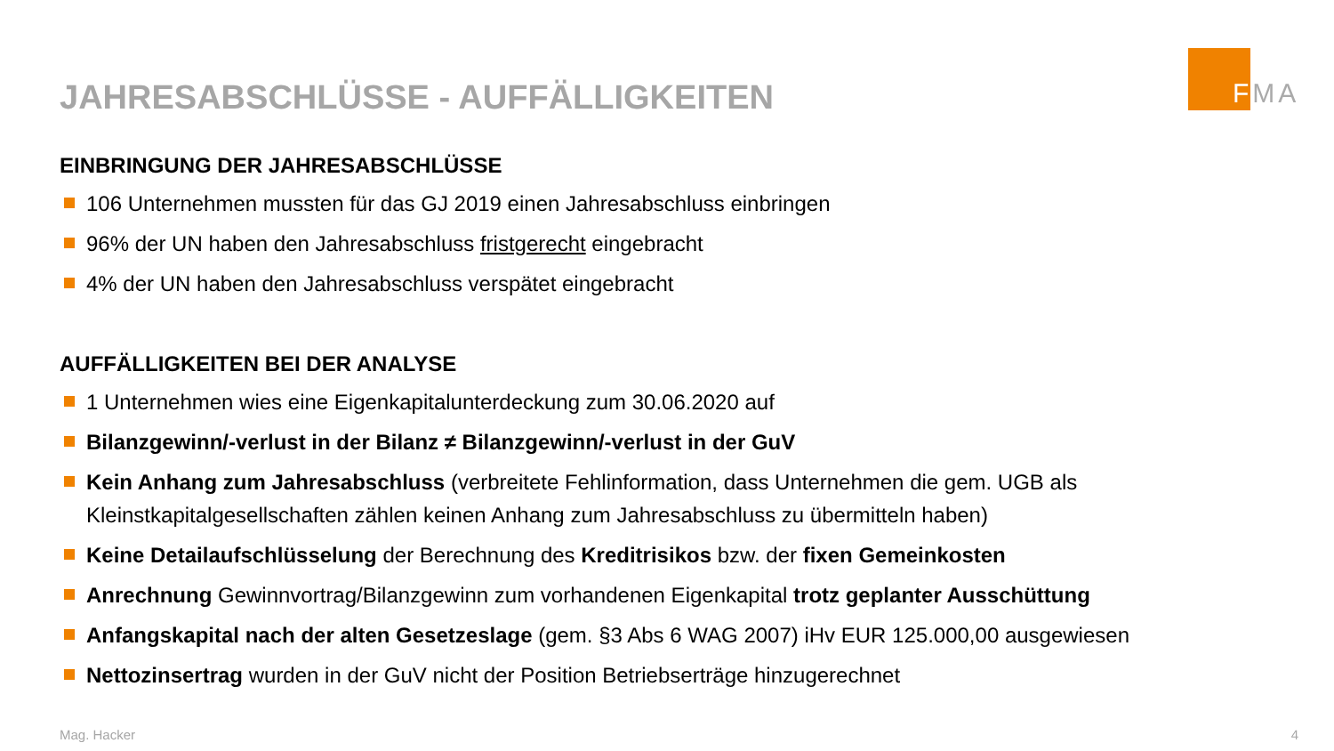FMA
JAHRESABSCHLÜSSE - AUFFÄLLIGKEITEN
EINBRINGUNG DER JAHRESABSCHLÜSSE
106 Unternehmen mussten für das GJ 2019 einen Jahresabschluss einbringen
96% der UN haben den Jahresabschluss fristgerecht eingebracht
4% der UN haben den Jahresabschluss verspätet eingebracht
AUFFÄLLIGKEITEN BEI DER ANALYSE
1 Unternehmen wies eine Eigenkapitalunterdeckung zum 30.06.2020 auf
Bilanzgewinn/-verlust in der Bilanz ≠ Bilanzgewinn/-verlust in der GuV
Kein Anhang zum Jahresabschluss (verbreitete Fehlinformation, dass Unternehmen die gem. UGB als Kleinstkapitalgesellschaften zählen keinen Anhang zum Jahresabschluss zu übermitteln haben)
Keine Detailaufschlüsselung der Berechnung des Kreditrisikos bzw. der fixen Gemeinkosten
Anrechnung Gewinnvortrag/Bilanzgewinn zum vorhandenen Eigenkapital trotz geplanter Ausschüttung
Anfangskapital nach der alten Gesetzeslage (gem. §3 Abs 6 WAG 2007) iHv EUR 125.000,00 ausgewiesen
Nettozinsertrag wurden in der GuV nicht der Position Betriebserträge hinzugerechnet
Mag. Hacker 4